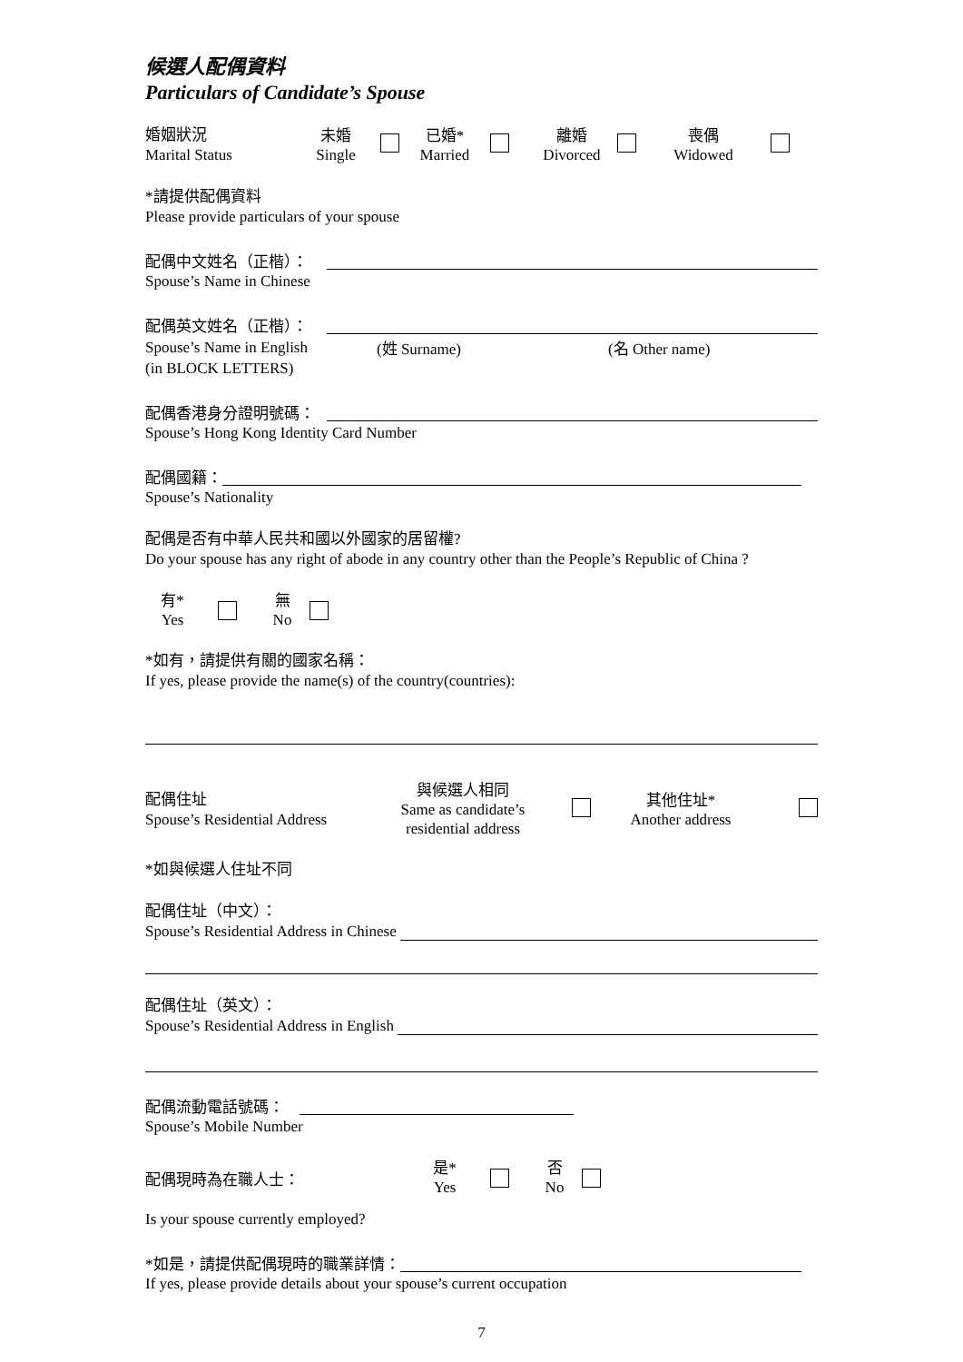候選人配偶資料
Particulars of Candidate’s Spouse
婚姻狀況
Marital Status
未婚
Single
已婚*
Married
離婚
Divorced
喪偶
Widowed
*請提供配偶資料
Please provide particulars of your spouse
配偶中文姓名（正楷）：
Spouse’s Name in Chinese
配偶英文姓名（正楷）：
Spouse’s Name in English (姓 Surname) (名 Other name)
(in BLOCK LETTERS)
配偶香港身分證明號碼：
Spouse’s Hong Kong Identity Card Number
配偶國籍：
Spouse’s Nationality
配偶是否有中華人民共和國以外國家的居留權?
Do your spouse has any right of abode in any country other than the People’s Republic of China ?
有*
Yes
無
No
*如有，請提供有關的國家名稱：
If yes, please provide the name(s) of the country(countries):
配偶住址
Spouse’s Residential Address
與候選人相同
Same as candidate’s
residential address
其他住址*
Another address
*如與候選人住址不同
配偶住址（中文）：
Spouse’s Residential Address in Chinese
配偶住址（英文）：
Spouse’s Residential Address in English
配偶流動電話號碼：
Spouse’s Mobile Number
配偶現時為在職人士：
是*
Yes
否
No
Is your spouse currently employed?
*如是，請提供配偶現時的職業詳情：
If yes, please provide details about your spouse’s current occupation
7